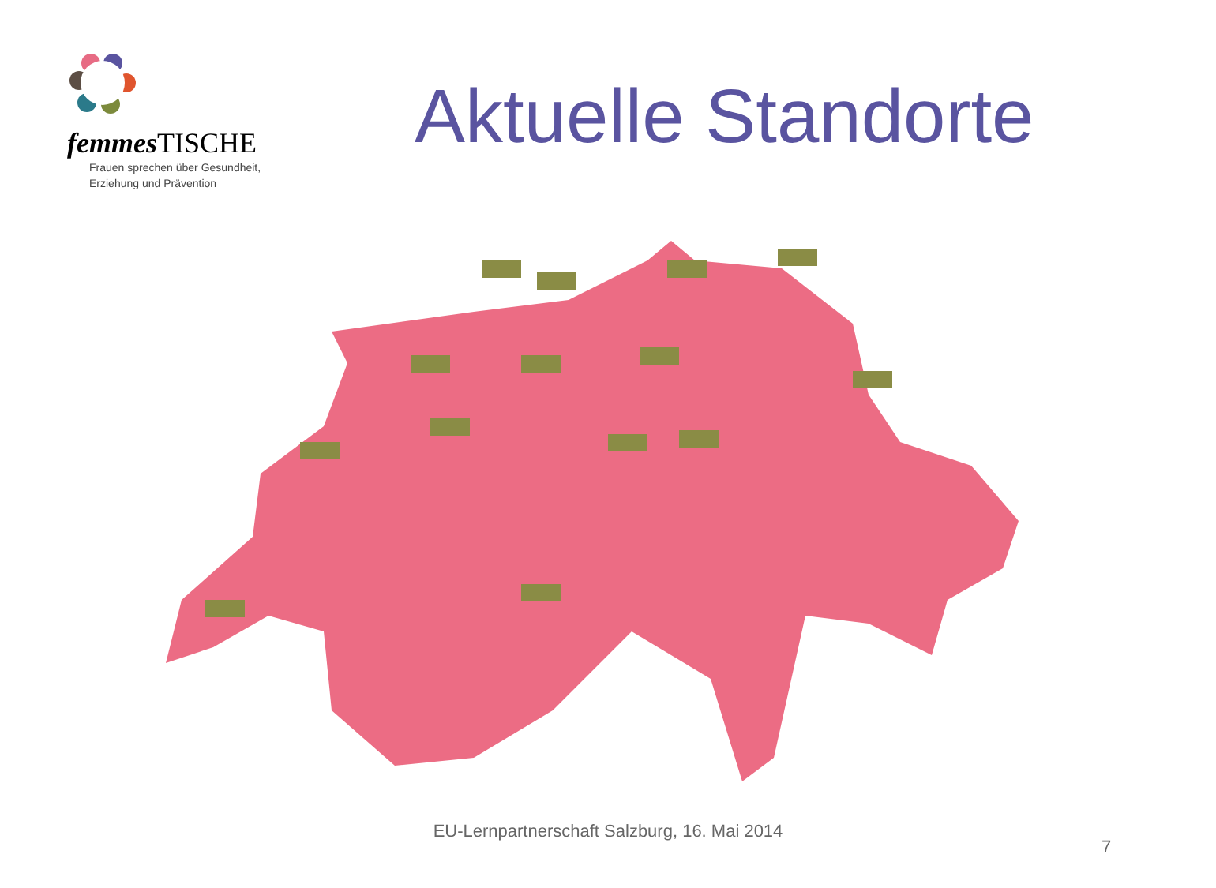femmes TISCHE
Frauen sprechen über Gesundheit,
Erziehung und Prävention
Aktuelle Standorte
EU-Lernpartnerschaft Salzburg, 16. Mai 2014
7